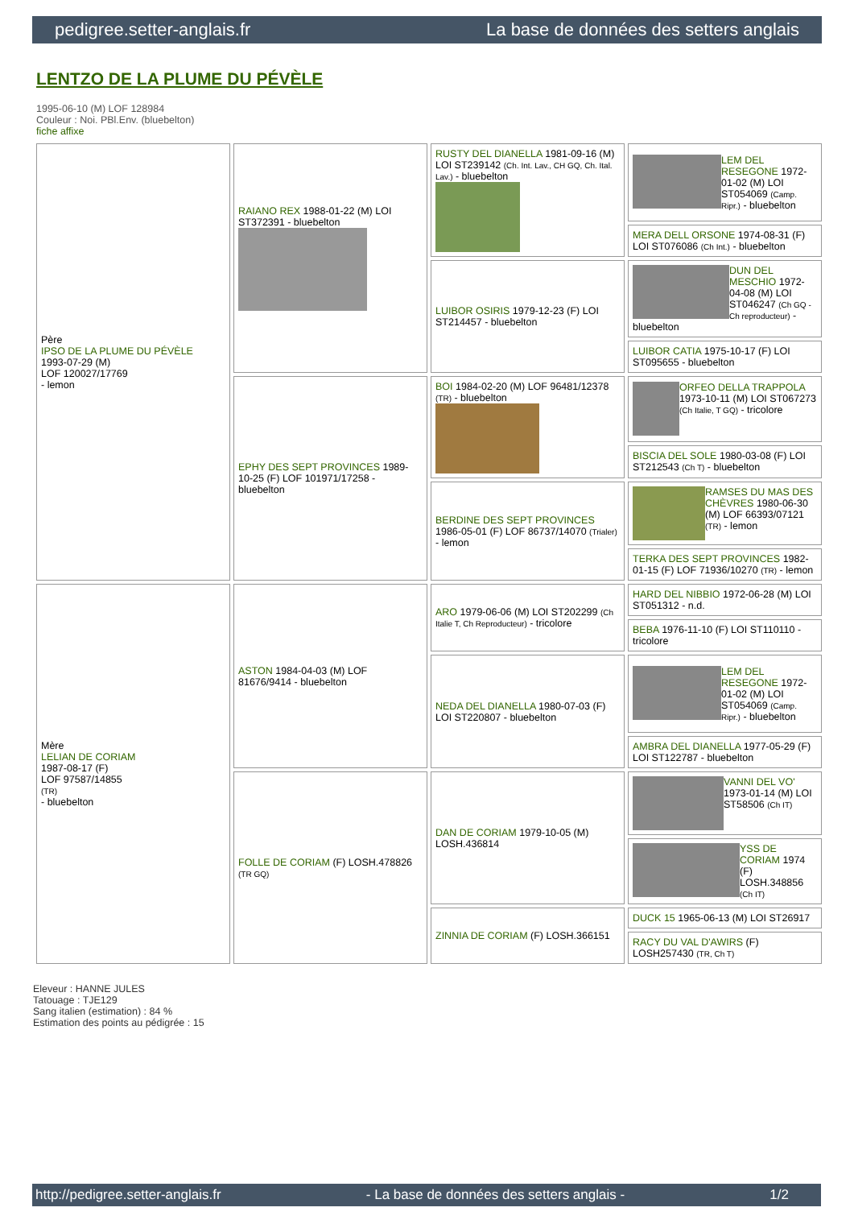pedigree.setter-anglais.fr La base de données des setters anglais
LENTZO DE LA PLUME DU PÉVÈLE
1995-06-10 (M) LOF 128984
Couleur : Noi. PBl.Env. (bluebelton)
fiche affixe
| Père IPSO DE LA PLUME DU PÉVÈLE 1993-07-29 (M) LOF 120027/17769 - lemon | RAIANO REX 1988-01-22 (M) LOI ST372391 - bluebelton | RUSTY DEL DIANELLA 1981-09-16 (M) LOI ST239142 (Ch. Int. Lav., CH GQ, Ch. Ital. Lav.) - bluebelton | LEM DEL RESEGONE 1972-01-02 (M) LOI ST054069 (Camp. Ripr.) - bluebelton |
| | | | MERA DELL ORSONE 1974-08-31 (F) LOI ST076086 (Ch Int.) - bluebelton |
| | | LUIBOR OSIRIS 1979-12-23 (F) LOI ST214457 - bluebelton | DUN DEL MESCHIO 1972-04-08 (M) LOI ST046247 (Ch GQ - Ch reproducteur) - bluebelton |
| | | | LUIBOR CATIA 1975-10-17 (F) LOI ST095655 - bluebelton |
| | EPHY DES SEPT PROVINCES 1989-10-25 (F) LOF 101971/17258 - bluebelton | BOI 1984-02-20 (M) LOF 96481/12378 (TR) - bluebelton | ORFEO DELLA TRAPPOLA 1973-10-11 (M) LOI ST067273 (Ch Italie, T GQ) - tricolore |
| | | | BISCIA DEL SOLE 1980-03-08 (F) LOI ST212543 (Ch T) - bluebelton |
| | | BERDINE DES SEPT PROVINCES 1986-05-01 (F) LOF 86737/14070 (Trialer) - lemon | RAMSES DU MAS DES CHÈVRES 1980-06-30 (M) LOF 66393/07121 (TR) - lemon |
| | | | TERKA DES SEPT PROVINCES 1982-01-15 (F) LOF 71936/10270 (TR) - lemon |
| Mère LELIAN DE CORIAM 1987-08-17 (F) LOF 97587/14855 (TR) - bluebelton | ASTON 1984-04-03 (M) LOF 81676/9414 - bluebelton | ARO 1979-06-06 (M) LOI ST202299 (Ch Italie T, Ch Reproducteur) - tricolore | HARD DEL NIBBIO 1972-06-28 (M) LOI ST051312 - n.d. |
| | | | BEBA 1976-11-10 (F) LOI ST110110 - tricolore |
| | | NEDA DEL DIANELLA 1980-07-03 (F) LOI ST220807 - bluebelton | LEM DEL RESEGONE 1972-01-02 (M) LOI ST054069 (Camp. Ripr.) - bluebelton |
| | | | AMBRA DEL DIANELLA 1977-05-29 (F) LOI ST122787 - bluebelton |
| | FOLLE DE CORIAM (F) LOSH.478826 (TR GQ) | DAN DE CORIAM 1979-10-05 (M) LOSH.436814 | VANNI DEL VO' 1973-01-14 (M) LOI ST58506 (Ch IT) |
| | | | YSS DE CORIAM 1974 (F) LOSH.348856 (Ch IT) |
| | | ZINNIA DE CORIAM (F) LOSH.366151 | DUCK 15 1965-06-13 (M) LOI ST26917 |
| | | | RACY DU VAL D'AWIRS (F) LOSH257430 (TR, Ch T) |
Eleveur : HANNE JULES
Tatouage : TJE129
Sang italien (estimation) : 84 %
Estimation des points au pédigrée : 15
http://pedigree.setter-anglais.fr - La base de données des setters anglais - 1/2